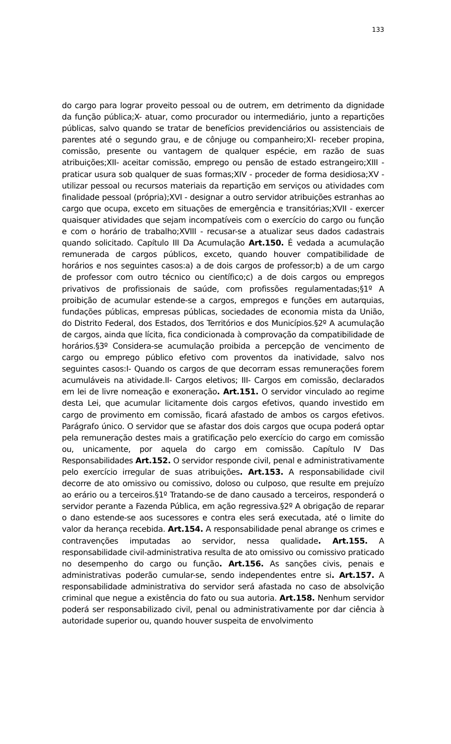133
do cargo para lograr proveito pessoal ou de outrem, em detrimento da dignidade da função pública;X- atuar, como procurador ou intermediário, junto a repartições públicas, salvo quando se tratar de benefícios previdenciários ou assistenciais de parentes até o segundo grau, e de cônjuge ou companheiro;XI- receber propina, comissão, presente ou vantagem de qualquer espécie, em razão de suas atribuições;XII- aceitar comissão, emprego ou pensão de estado estrangeiro;XIII - praticar usura sob qualquer de suas formas;XIV - proceder de forma desidiosa;XV - utilizar pessoal ou recursos materiais da repartição em serviços ou atividades com finalidade pessoal (própria);XVI - designar a outro servidor atribuições estranhas ao cargo que ocupa, exceto em situações de emergência e transitórias;XVII - exercer quaisquer atividades que sejam incompatíveis com o exercício do cargo ou função e com o horário de trabalho;XVIII - recusar-se a atualizar seus dados cadastrais quando solicitado. Capítulo III Da Acumulação Art.150. É vedada a acumulação remunerada de cargos públicos, exceto, quando houver compatibilidade de horários e nos seguintes casos:a) a de dois cargos de professor;b) a de um cargo de professor com outro técnico ou científico;c) a de dois cargos ou empregos privativos de profissionais de saúde, com profissões regulamentadas;§1º A proibição de acumular estende-se a cargos, empregos e funções em autarquias, fundações públicas, empresas públicas, sociedades de economia mista da União, do Distrito Federal, dos Estados, dos Territórios e dos Municípios.§2º A acumulação de cargos, ainda que lícita, fica condicionada à comprovação da compatibilidade de horários.§3º Considera-se acumulação proibida a percepção de vencimento de cargo ou emprego público efetivo com proventos da inatividade, salvo nos seguintes casos:I- Quando os cargos de que decorram essas remunerações forem acumuláveis na atividade.II- Cargos eletivos; III- Cargos em comissão, declarados em lei de livre nomeação e exoneração. Art.151. O servidor vinculado ao regime desta Lei, que acumular licitamente dois cargos efetivos, quando investido em cargo de provimento em comissão, ficará afastado de ambos os cargos efetivos. Parágrafo único. O servidor que se afastar dos dois cargos que ocupa poderá optar pela remuneração destes mais a gratificação pelo exercício do cargo em comissão ou, unicamente, por aquela do cargo em comissão. Capítulo IV Das Responsabilidades Art.152. O servidor responde civil, penal e administrativamente pelo exercício irregular de suas atribuições. Art.153. A responsabilidade civil decorre de ato omissivo ou comissivo, doloso ou culposo, que resulte em prejuízo ao erário ou a terceiros.§1º Tratando-se de dano causado a terceiros, responderá o servidor perante a Fazenda Pública, em ação regressiva.§2º A obrigação de reparar o dano estende-se aos sucessores e contra eles será executada, até o limite do valor da herança recebida. Art.154. A responsabilidade penal abrange os crimes e contravenções imputadas ao servidor, nessa qualidade. Art.155. A responsabilidade civil-administrativa resulta de ato omissivo ou comissivo praticado no desempenho do cargo ou função. Art.156. As sanções civis, penais e administrativas poderão cumular-se, sendo independentes entre si. Art.157. A responsabilidade administrativa do servidor será afastada no caso de absolvição criminal que negue a existência do fato ou sua autoria. Art.158. Nenhum servidor poderá ser responsabilizado civil, penal ou administrativamente por dar ciência à autoridade superior ou, quando houver suspeita de envolvimento